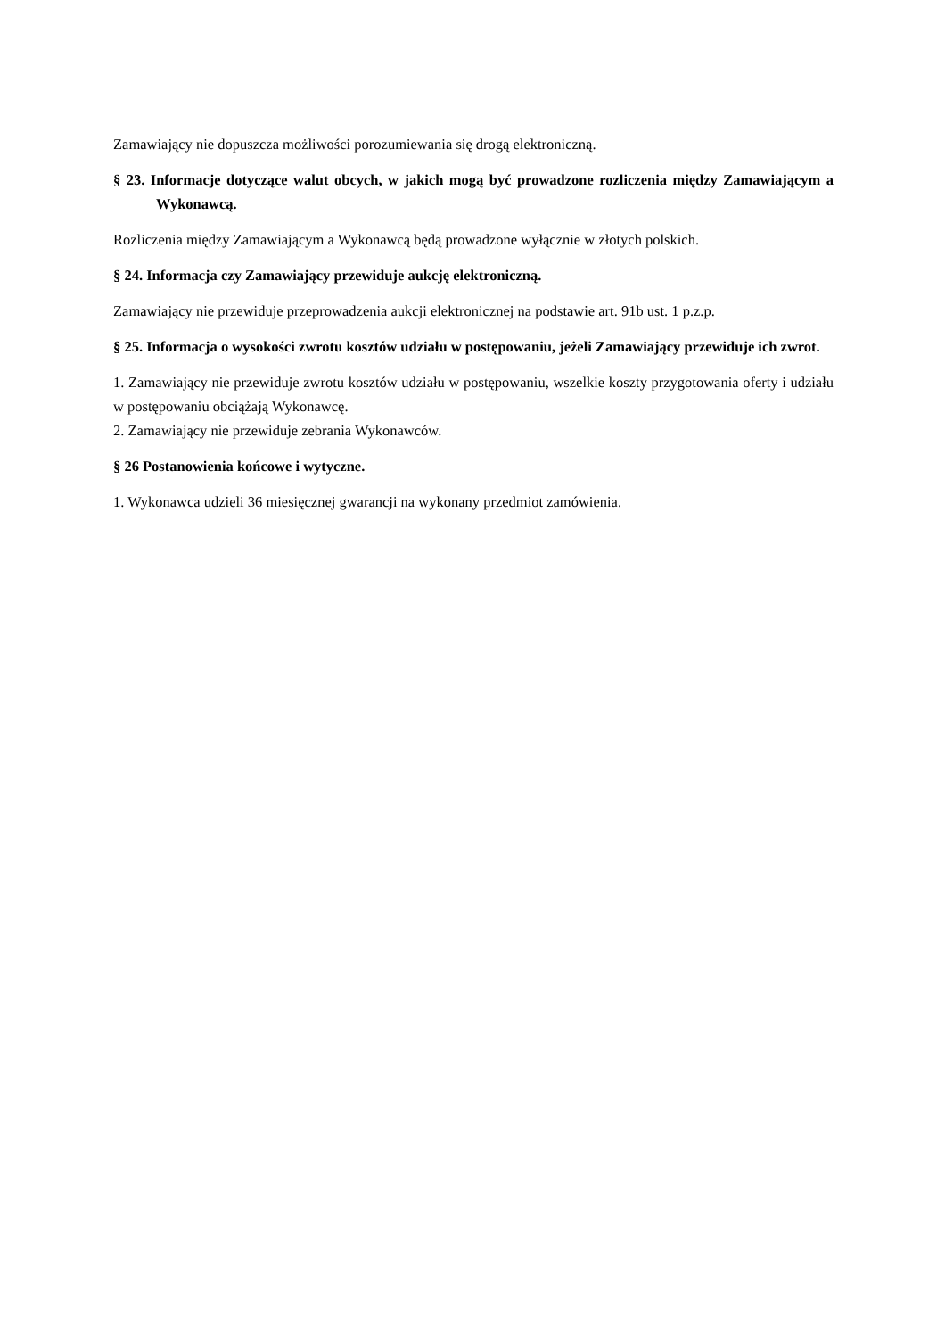Zamawiający nie dopuszcza możliwości porozumiewania się drogą elektroniczną.
§ 23. Informacje dotyczące walut obcych, w jakich mogą być prowadzone rozliczenia między Zamawiającym a Wykonawcą.
Rozliczenia między Zamawiającym a Wykonawcą będą prowadzone wyłącznie w złotych polskich.
§ 24. Informacja czy Zamawiający przewiduje aukcję elektroniczną.
Zamawiający nie przewiduje przeprowadzenia aukcji elektronicznej na podstawie art. 91b ust. 1 p.z.p.
§ 25. Informacja o wysokości zwrotu kosztów udziału w postępowaniu, jeżeli Zamawiający przewiduje ich zwrot.
1. Zamawiający nie przewiduje zwrotu kosztów udziału w postępowaniu, wszelkie koszty przygotowania oferty i udziału w postępowaniu obciążają Wykonawcę.
2. Zamawiający nie przewiduje zebrania Wykonawców.
§ 26 Postanowienia końcowe i wytyczne.
1. Wykonawca udzieli 36 miesięcznej gwarancji na wykonany przedmiot zamówienia.